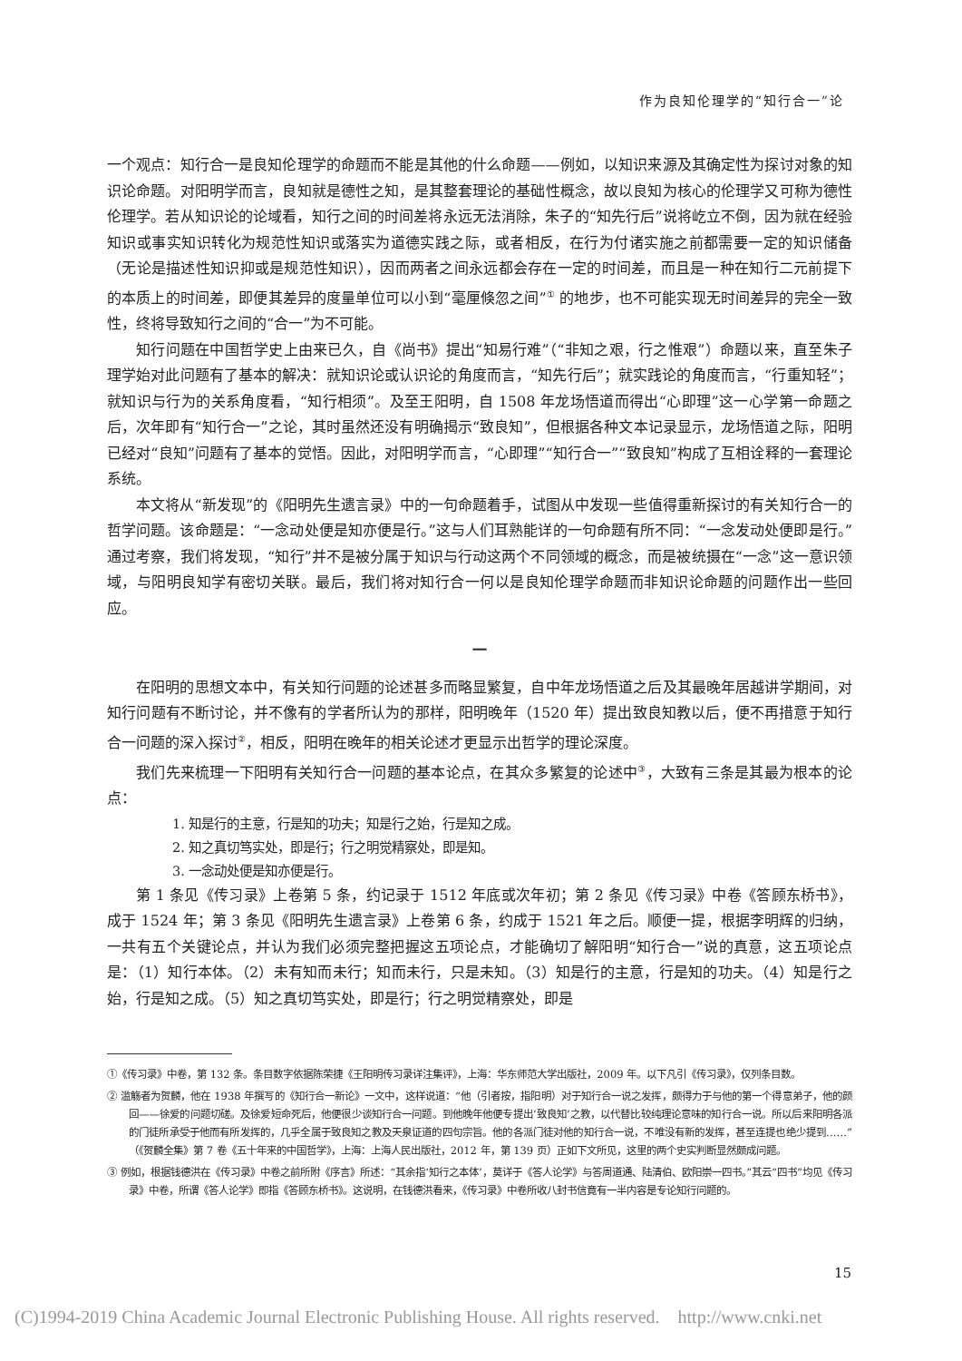作为良知伦理学的“知行合一”论
一个观点：知行合一是良知伦理学的命题而不能是其他的什么命题——例如，以知识来源及其确定性为探讨对象的知识论命题。对阳明学而言，良知就是德性之知，是其整套理论的基础性概念，故以良知为核心的伦理学又可称为德性伦理学。若从知识论的论域看，知行之间的时间差将永远无法消除，朱子的“知先行后”说将屹立不倒，因为就在经验知识或事实知识转化为规范性知识或落实为道德实践之际，或者相反，在行为付诸实施之前都需要一定的知识储备（无论是描述性知识抑或是规范性知识），因而两者之间永远都会存在一定的时间差，而且是一种在知行二元前提下的本质上的时间差，即便其差异的度量单位可以小到“毫厘倏忽之间”<sup>①</sup> 的地步，也不可能实现无时间差异的完全一致性，终将导致知行之间的“合一”为不可能。
知行问题在中国哲学史上由来已久，自《尚书》提出“知易行难”（“非知之艰，行之惟艰”）命题以来，直至朱子理学始对此问题有了基本的解决：就知识论或认识论的角度而言，“知先行后”；就实践论的角度而言，“行重知轻”；就知识与行为的关系角度看，“知行相须”。及至王阳明，自 1508 年龙场悟道而得出“心即理”这一心学第一命题之后，次年即有“知行合一”之论，其时虽然还没有明确揭示“致良知”，但根据各种文本记录显示，龙场悟道之际，阳明已经对“良知”问题有了基本的觉悟。因此，对阳明学而言，“心即理”“知行合一”“致良知”构成了互相诠释的一套理论系统。
本文将从“新发现”的《阳明先生遗言录》中的一句命题着手，试图从中发现一些值得重新探讨的有关知行合一的哲学问题。该命题是：“一念动处便是知亦便是行。”这与人们耳熟能详的一句命题有所不同：“一念发动处便即是行。”通过考察，我们将发现，“知行”并不是被分属于知识与行动这两个不同领域的概念，而是被统摄在“一念”这一意识领域，与阳明良知学有密切关联。最后，我们将对知行合一何以是良知伦理学命题而非知识论命题的问题作出一些回应。
一
在阳明的思想文本中，有关知行问题的论述甚多而略显繁复，自中年龙场悟道之后及其最晚年居越讲学期间，对知行问题有不断讨论，并不像有的学者所认为的那样，阳明晚年（1520 年）提出致良知教以后，便不再措意于知行合一问题的深入探讨<sup>②</sup>，相反，阳明在晚年的相关论述才更显示出哲学的理论深度。
我们先来梳理一下阳明有关知行合一问题的基本论点，在其众多繁复的论述中<sup>③</sup>，大致有三条是其最为根本的论点：
1. 知是行的主意，行是知的功夫；知是行之始，行是知之成。
2. 知之真切笃实处，即是行；行之明觉精察处，即是知。
3. 一念动处便是知亦便是行。
第 1 条见《传习录》上卷第 5 条，约记录于 1512 年底或次年初；第 2 条见《传习录》中卷《答顾东桥书》，成于 1524 年；第 3 条见《阳明先生遗言录》上卷第 6 条，约成于 1521 年之后。顺便一提，根据李明辉的归纳，一共有五个关键论点，并认为我们必须完整把握这五项论点，才能确切了解阳明“知行合一”说的真意，这五项论点是：（1）知行本体。（2）未有知而未行；知而未行，只是未知。（3）知是行的主意，行是知的功夫。（4）知是行之始，行是知之成。（5）知之真切笃实处，即是行；行之明觉精察处，即是
①《传习录》中卷，第 132 条。条目数字依据陈荣捷《王阳明传习录详注集评》，上海：华东师范大学出版社，2009 年。以下凡引《传习录》，仅列条目数。
② 滥觞者为贺麟，他在 1938 年撰写的《知行合一新论》一文中，这样说道：“他（引者按，指阳明）对于知行合一说之发挥，颇得力于与他的第一个得意弟子，他的颜回——徐爱的问题切磋。及徐爱短命死后，他便很少谈知行合一问题。到他晚年他便专提出‘致良知’之教，以代替比较纯理论意味的知行合一说。所以后来阳明各派的门徒所承受于他而有所发挥的，几乎全属于致良知之教及天泉证道的四句宗旨。他的各派门徒对他的知行合一说，不唯没有新的发挥，甚至连提也绝少提到……”（《贺麟全集》第 7 卷《五十年来的中国哲学》，上海：上海人民出版社，2012 年，第 139 页）正如下文所见，这里的两个史实判断显然颇成问题。
③ 例如，根据钱德洪在《传习录》中卷之前所附《序言》所述：“其余指‘知行之本体’，莫详于《答人论学》与答周道通、陆清伯、欧阳崇一四书。”其云“四书”均见《传习录》中卷，所谓《答人论学》即指《答顾东桥书》。这说明，在钱德洪看来，《传习录》中卷所收八封书信竟有一半内容是专论知行问题的。
15
(C)1994-2019 China Academic Journal Electronic Publishing House. All rights reserved. http://www.cnki.net